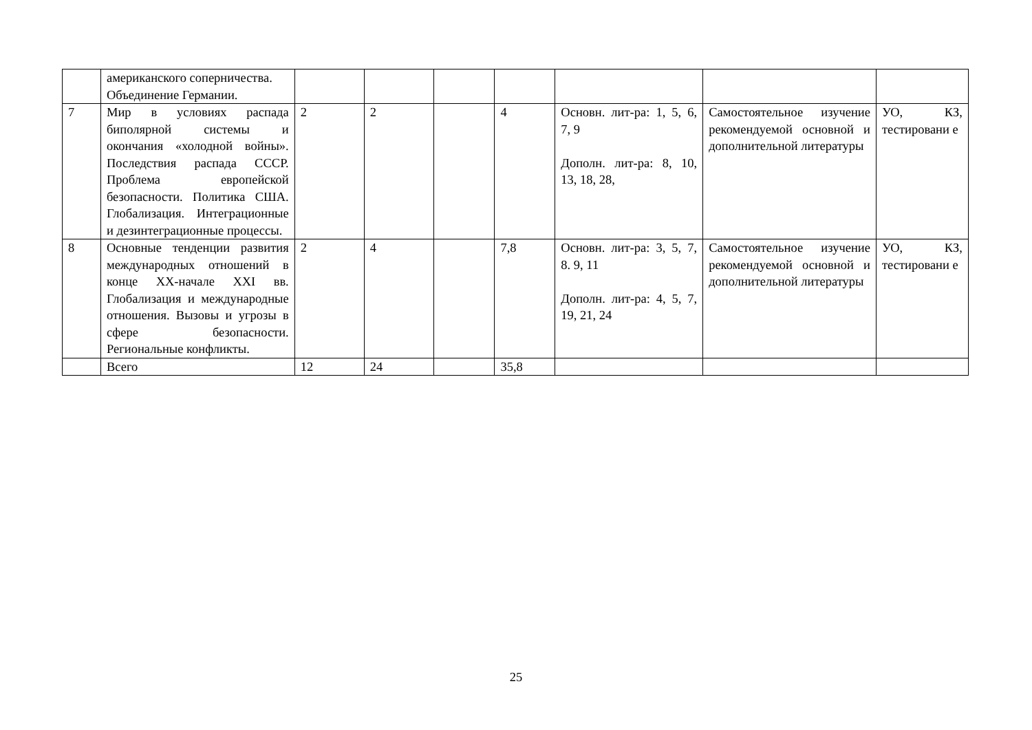| | американского соперничества. Объединение Германии. | | | | | | | |
| 7 | Мир в условиях распада биполярной системы и окончания «холодной войны». Последствия распада СССР. Проблема европейской безопасности. Политика США. Глобализация. Интеграционные и дезинтеграционные процессы. | 2 | 2 | | 4 | Основн. лит-ра: 1, 5, 6, 7, 9 Дополн. лит-ра: 8, 10, 13, 18, 28, | Самостоятельное изучение рекомендуемой основной и дополнительной литературы | УО, КЗ, тестировани е |
| 8 | Основные тенденции развития международных отношений в конце XX-начале XXI вв. Глобализация и международные отношения. Вызовы и угрозы в сфере безопасности. Региональные конфликты. | 2 | 4 | | 7,8 | Основн. лит-ра: 3, 5, 7, 8. 9, 11 Дополн. лит-ра: 4, 5, 7, 19, 21, 24 | Самостоятельное изучение рекомендуемой основной и дополнительной литературы | УО, КЗ, тестировани е |
| | Всего | 12 | 24 | | 35,8 | | | |
25